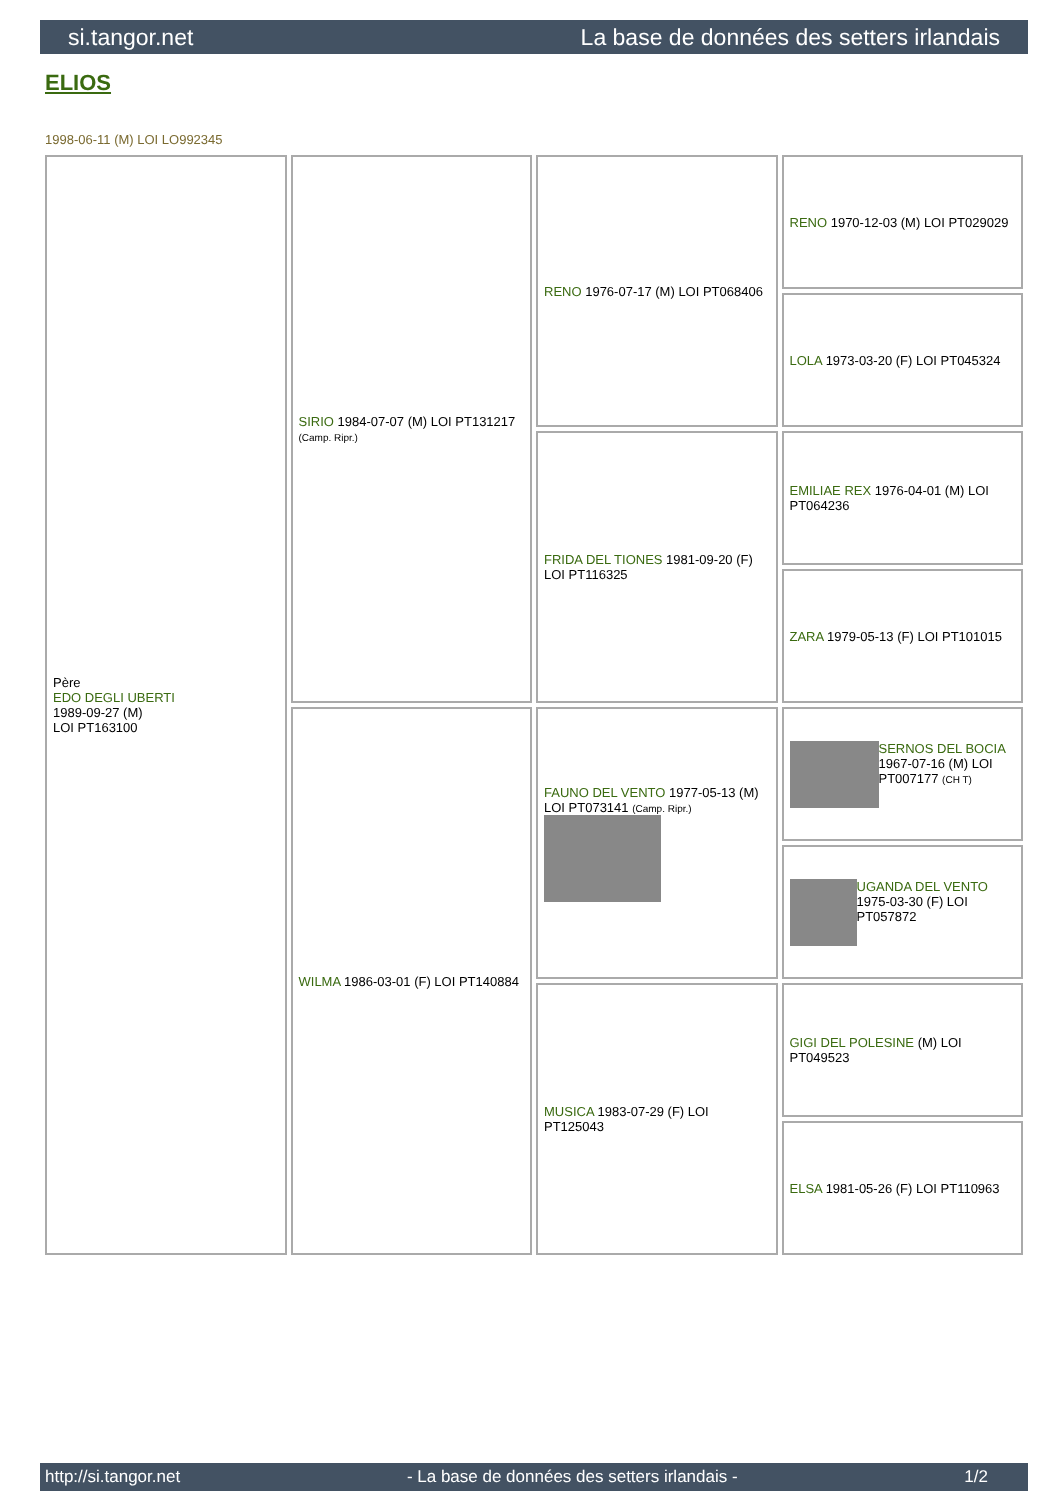si.tangor.net La base de données des setters irlandais
ELIOS
1998-06-11 (M) LOI LO992345
| Père EDO DEGLI UBERTI 1989-09-27 (M) LOI PT163100 | SIRIO 1984-07-07 (M) LOI PT131217 (Camp. Ripr.) | RENO 1976-07-17 (M) LOI PT068406 | RENO 1970-12-03 (M) LOI PT029029 |
| | | | LOLA 1973-03-20 (F) LOI PT045324 |
| | | FRIDA DEL TIONES 1981-09-20 (F) LOI PT116325 | EMILIAE REX 1976-04-01 (M) LOI PT064236 |
| | | | ZARA 1979-05-13 (F) LOI PT101015 |
| | WILMA 1986-03-01 (F) LOI PT140884 | FAUNO DEL VENTO 1977-05-13 (M) LOI PT073141 (Camp. Ripr.) | SERNOS DEL BOCIA 1967-07-16 (M) LOI PT007177 (CH T) |
| | | | UGANDA DEL VENTO 1975-03-30 (F) LOI PT057872 |
| | | MUSICA 1983-07-29 (F) LOI PT125043 | GIGI DEL POLESINE (M) LOI PT049523 |
| | | | ELSA 1981-05-26 (F) LOI PT110963 |
http://si.tangor.net - La base de données des setters irlandais - 1/2